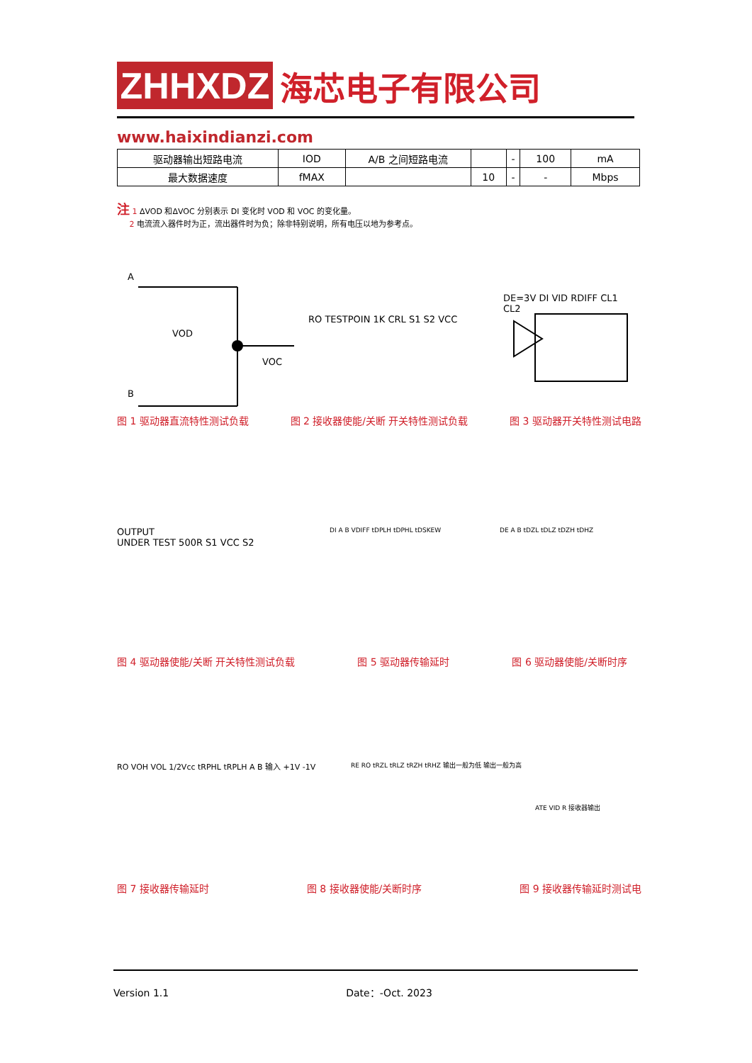ZHHXDZ
海芯电子有限公司
www.haixindianzi.com
| 驱动器输出短路电流 | IOD | A/B 之间短路电流 | | - | 100 | mA |
| 最大数据速度 | fMAX | | 10 | - | - | Mbps |
注 1 ΔVOD 和ΔVOC 分别表示 DI 变化时 VOD 和 VOC 的变化量。
2 电流流入器件时为正，流出器件时为负；除非特别说明，所有电压以地为参考点。
A
B
VOD
VOC
RO TESTPOIN 1K CRL S1 S2 VCC
DE=3V DI VID RDIFF CL1 CL2
图 1 驱动器直流特性测试负载 图 2 接收器使能/关断 开关特性测试负载 图 3 驱动器开关特性测试电路
OUTPUT
UNDER TEST 500R S1 VCC S2
DI A B VDIFF tDPLH tDPHL tDSKEW
DE A B tDZL tDLZ tDZH tDHZ
图 4 驱动器使能/关断 开关特性测试负载 图 5 驱动器传输延时 图 6 驱动器使能/关断时序
RO VOH VOL 1/2Vcc tRPHL tRPLH A B 输入 +1V -1V
RE RO tRZL tRLZ tRZH tRHZ 输出一般为低 输出一般为高
ATE VID R 接收器输出
图 7 接收器传输延时 图 8 接收器使能/关断时序 图 9 接收器传输延时测试电
Version 1.1 Date：-Oct. 2023